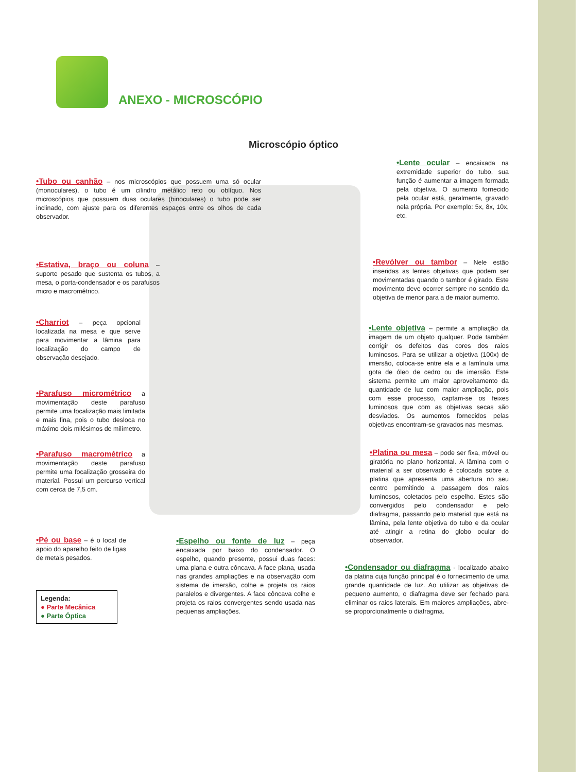ANEXO - MICROSCÓPIO
Microscópio óptico
•Tubo ou canhão – nos microscópios que possuem uma só ocular (monoculares), o tubo é um cilindro metálico reto ou oblíquo. Nos microscópios que possuem duas oculares (binoculares) o tubo pode ser inclinado, com ajuste para os diferentes espaços entre os olhos de cada observador.
•Lente ocular – encaixada na extremidade superior do tubo, sua função é aumentar a imagem formada pela objetiva. O aumento fornecido pela ocular está, geralmente, gravado nela própria. Por exemplo: 5x, 8x, 10x, etc.
•Estativa, braço ou coluna – suporte pesado que sustenta os tubos, a mesa, o porta-condensador e os parafusos micro e macrométrico.
•Revólver ou tambor – Nele estão inseridas as lentes objetivas que podem ser movimentadas quando o tambor é girado. Este movimento deve ocorrer sempre no sentido da objetiva de menor para a de maior aumento.
•Charriot – peça opcional localizada na mesa e que serve para movimentar a lâmina para localização do campo de observação desejado.
•Lente objetiva – permite a ampliação da imagem de um objeto qualquer. Pode também corrigir os defeitos das cores dos raios luminosos. Para se utilizar a objetiva (100x) de imersão, coloca-se entre ela e a lamínula uma gota de óleo de cedro ou de imersão. Este sistema permite um maior aproveitamento da quantidade de luz com maior ampliação, pois com esse processo, captam-se os feixes luminosos que com as objetivas secas são desviados. Os aumentos fornecidos pelas objetivas encontram-se gravados nas mesmas.
•Parafuso micrométrico a movimentação deste parafuso permite uma focalização mais limitada e mais fina, pois o tubo desloca no máximo dois milésimos de milímetro.
•Parafuso macrométrico a movimentação deste parafuso permite uma focalização grosseira do material. Possui um percurso vertical com cerca de 7,5 cm.
•Platina ou mesa – pode ser fixa, móvel ou giratória no plano horizontal. A lâmina com o material a ser observado é colocada sobre a platina que apresenta uma abertura no seu centro permitindo a passagem dos raios luminosos, coletados pelo espelho. Estes são convergidos pelo condensador e pelo diafragma, passando pelo material que está na lâmina, pela lente objetiva do tubo e da ocular até atingir a retina do globo ocular do observador.
•Pé ou base – é o local de apoio do aparelho feito de ligas de metais pesados.
•Espelho ou fonte de luz – peça encaixada por baixo do condensador. O espelho, quando presente, possui duas faces: uma plana e outra côncava. A face plana, usada nas grandes ampliações e na observação com sistema de imersão, colhe e projeta os raios paralelos e divergentes. A face côncava colhe e projeta os raios convergentes sendo usada nas pequenas ampliações.
•Condensador ou diafragma - localizado abaixo da platina cuja função principal é o fornecimento de uma grande quantidade de luz. Ao utilizar as objetivas de pequeno aumento, o diafragma deve ser fechado para eliminar os raios laterais. Em maiores ampliações, abre-se proporcionalmente o diafragma.
Legenda:
● Parte Mecânica
● Parte Óptica